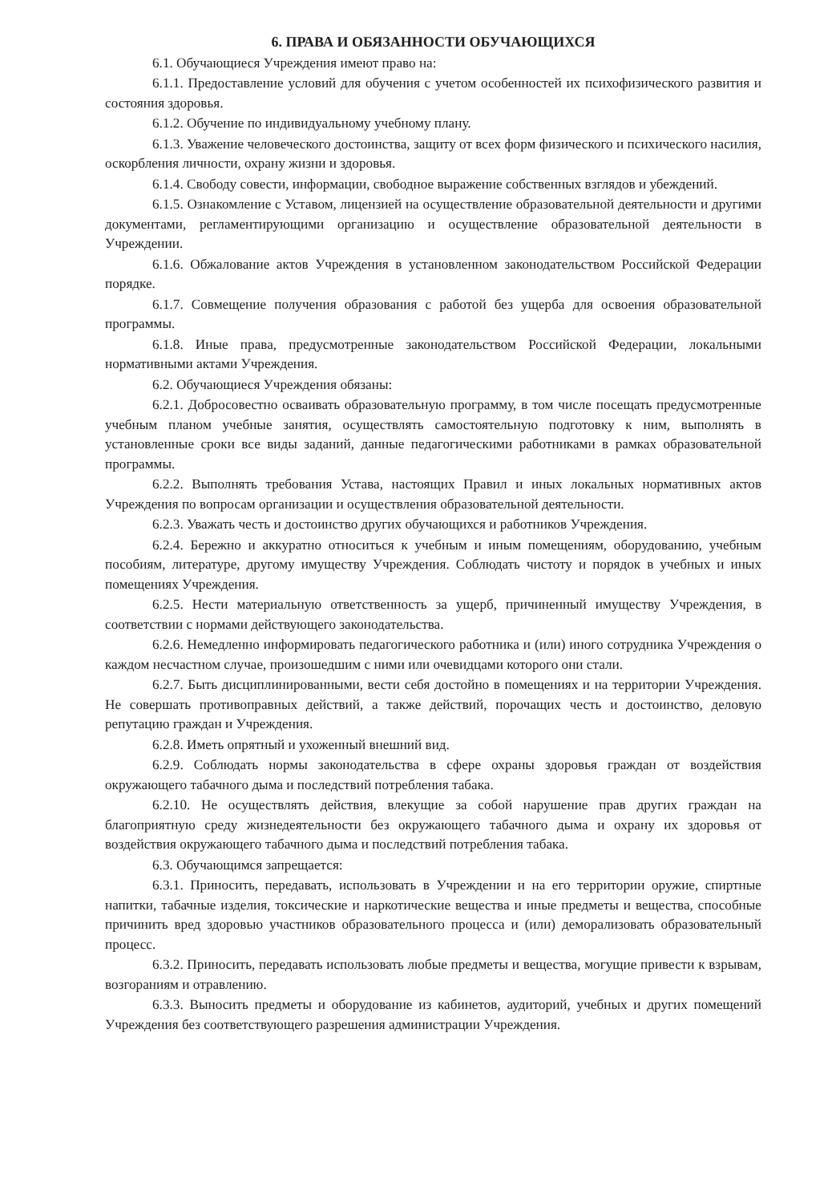6. ПРАВА И ОБЯЗАННОСТИ ОБУЧАЮЩИХСЯ
6.1. Обучающиеся Учреждения имеют право на:
6.1.1. Предоставление условий для обучения с учетом особенностей их психофизического развития и состояния здоровья.
6.1.2. Обучение по индивидуальному учебному плану.
6.1.3. Уважение человеческого достоинства, защиту от всех форм физического и психического насилия, оскорбления личности, охрану жизни и здоровья.
6.1.4. Свободу совести, информации, свободное выражение собственных взглядов и убеждений.
6.1.5. Ознакомление с Уставом, лицензией на осуществление образовательной деятельности и другими документами, регламентирующими организацию и осуществление образовательной деятельности в Учреждении.
6.1.6. Обжалование актов Учреждения в установленном законодательством Российской Федерации порядке.
6.1.7. Совмещение получения образования с работой без ущерба для освоения образовательной программы.
6.1.8. Иные права, предусмотренные законодательством Российской Федерации, локальными нормативными актами Учреждения.
6.2. Обучающиеся Учреждения обязаны:
6.2.1. Добросовестно осваивать образовательную программу, в том числе посещать предусмотренные учебным планом учебные занятия, осуществлять самостоятельную подготовку к ним, выполнять в установленные сроки все виды заданий, данные педагогическими работниками в рамках образовательной программы.
6.2.2. Выполнять требования Устава, настоящих Правил и иных локальных нормативных актов Учреждения по вопросам организации и осуществления образовательной деятельности.
6.2.3. Уважать честь и достоинство других обучающихся и работников Учреждения.
6.2.4. Бережно и аккуратно относиться к учебным и иным помещениям, оборудованию, учебным пособиям, литературе, другому имуществу Учреждения. Соблюдать чистоту и порядок в учебных и иных помещениях Учреждения.
6.2.5. Нести материальную ответственность за ущерб, причиненный имуществу Учреждения, в соответствии с нормами действующего законодательства.
6.2.6. Немедленно информировать педагогического работника и (или) иного сотрудника Учреждения о каждом несчастном случае, произошедшим с ними или очевидцами которого они стали.
6.2.7. Быть дисциплинированными, вести себя достойно в помещениях и на территории Учреждения. Не совершать противоправных действий, а также действий, порочащих честь и достоинство, деловую репутацию граждан и Учреждения.
6.2.8. Иметь опрятный и ухоженный внешний вид.
6.2.9. Соблюдать нормы законодательства в сфере охраны здоровья граждан от воздействия окружающего табачного дыма и последствий потребления табака.
6.2.10. Не осуществлять действия, влекущие за собой нарушение прав других граждан на благоприятную среду жизнедеятельности без окружающего табачного дыма и охрану их здоровья от воздействия окружающего табачного дыма и последствий потребления табака.
6.3. Обучающимся запрещается:
6.3.1. Приносить, передавать, использовать в Учреждении и на его территории оружие, спиртные напитки, табачные изделия, токсические и наркотические вещества и иные предметы и вещества, способные причинить вред здоровью участников образовательного процесса и (или) деморализовать образовательный процесс.
6.3.2. Приносить, передавать использовать любые предметы и вещества, могущие привести к взрывам, возгораниям и отравлению.
6.3.3. Выносить предметы и оборудование из кабинетов, аудиторий, учебных и других помещений Учреждения без соответствующего разрешения администрации Учреждения.